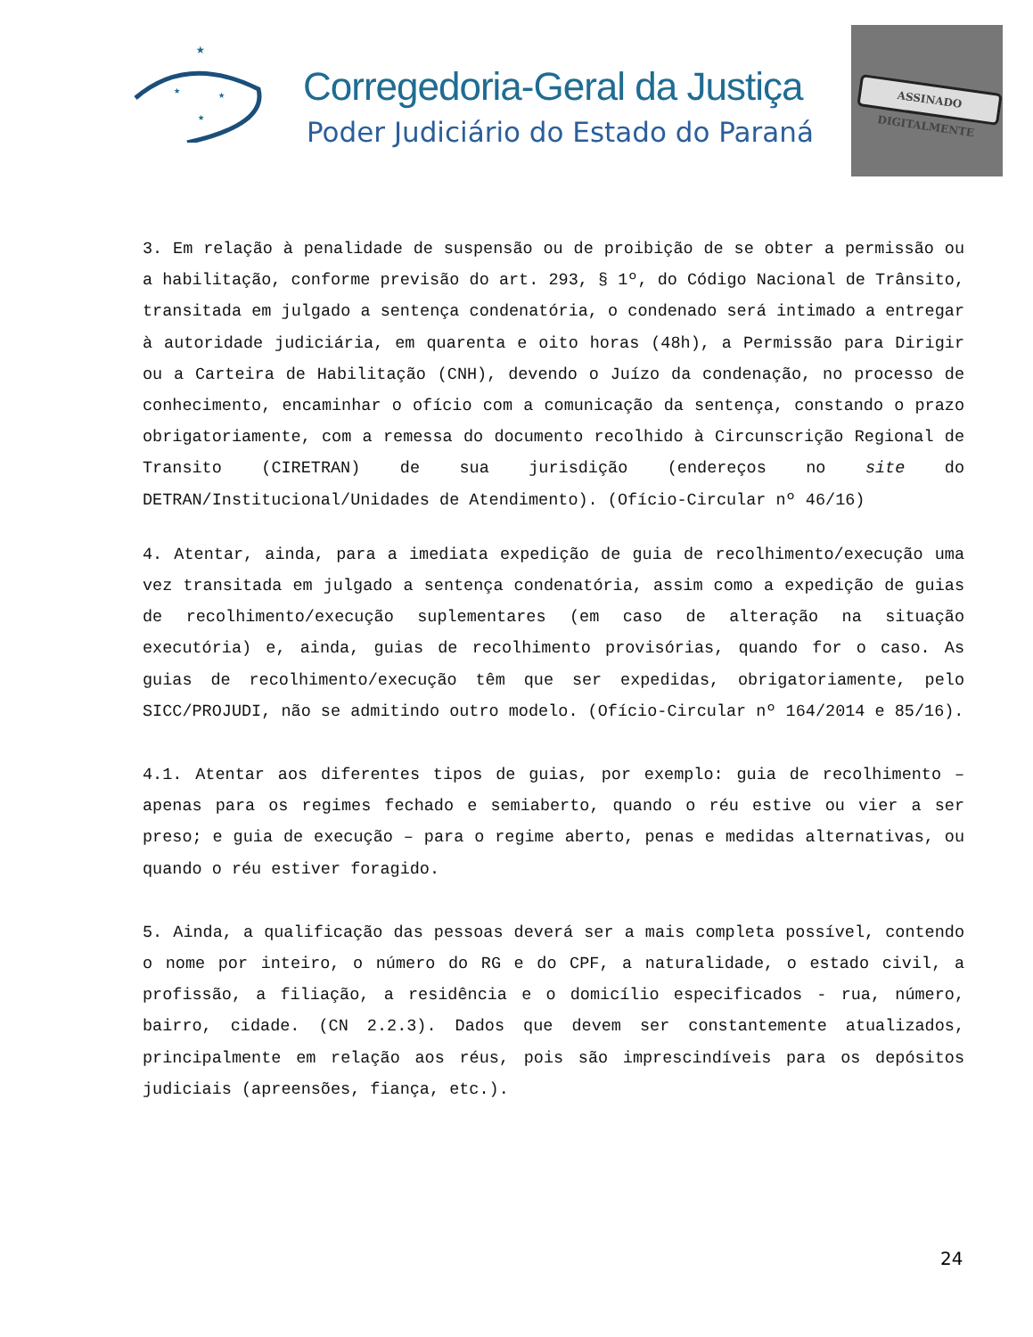★
★
★
★
Corregedoria-Geral da Justiça
Poder Judiciário do Estado do Paraná
ASSINADO DIGITALMENTE
3. Em relação à penalidade de suspensão ou de proibição de se obter a permissão ou a habilitação, conforme previsão do art. 293, § 1º, do Código Nacional de Trânsito, transitada em julgado a sentença condenatória, o condenado será intimado a entregar à autoridade judiciária, em quarenta e oito horas (48h), a Permissão para Dirigir ou a Carteira de Habilitação (CNH), devendo o Juízo da condenação, no processo de conhecimento, encaminhar o ofício com a comunicação da sentença, constando o prazo obrigatoriamente, com a remessa do documento recolhido à Circunscrição Regional de Transito (CIRETRAN) de sua jurisdição (endereços no site do DETRAN/Institucional/Unidades de Atendimento). (Ofício-Circular nº 46/16)
4. Atentar, ainda, para a imediata expedição de guia de recolhimento/execução uma vez transitada em julgado a sentença condenatória, assim como a expedição de guias de recolhimento/execução suplementares (em caso de alteração na situação executória) e, ainda, guias de recolhimento provisórias, quando for o caso. As guias de recolhimento/execução têm que ser expedidas, obrigatoriamente, pelo SICC/PROJUDI, não se admitindo outro modelo. (Ofício-Circular nº 164/2014 e 85/16).
4.1. Atentar aos diferentes tipos de guias, por exemplo: guia de recolhimento – apenas para os regimes fechado e semiaberto, quando o réu estive ou vier a ser preso; e guia de execução – para o regime aberto, penas e medidas alternativas, ou quando o réu estiver foragido.
5. Ainda, a qualificação das pessoas deverá ser a mais completa possível, contendo o nome por inteiro, o número do RG e do CPF, a naturalidade, o estado civil, a profissão, a filiação, a residência e o domicílio especificados - rua, número, bairro, cidade. (CN 2.2.3). Dados que devem ser constantemente atualizados, principalmente em relação aos réus, pois são imprescindíveis para os depósitos judiciais (apreensões, fiança, etc.).
24